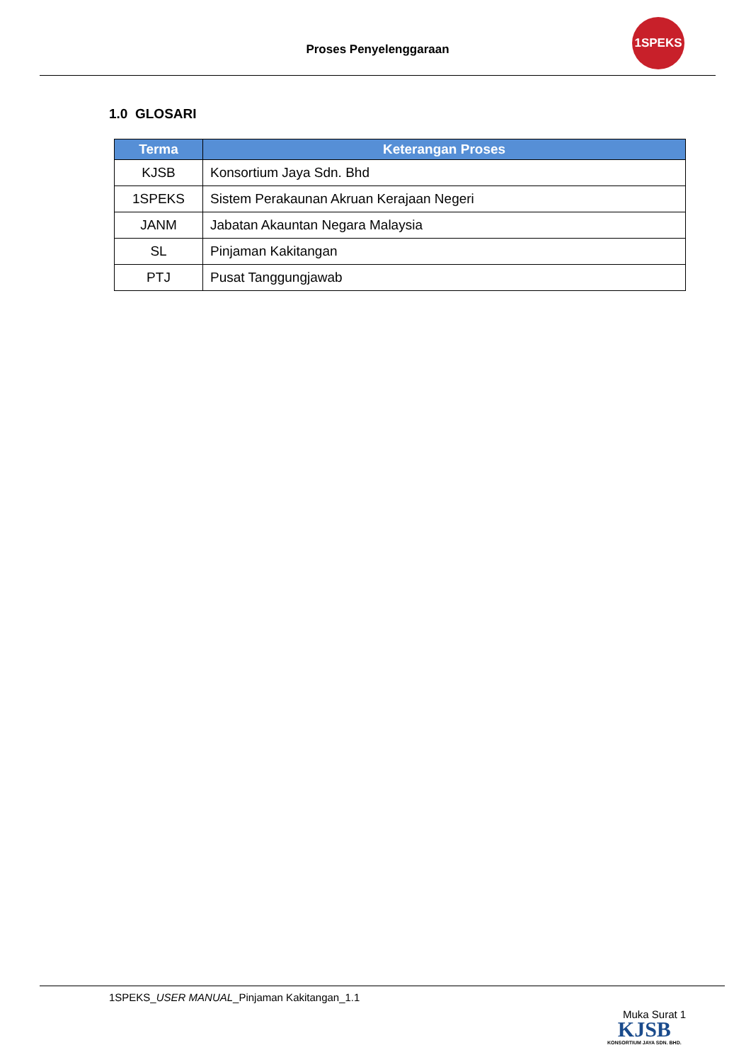Proses Penyelenggaraan
1SPEKS
1.0 GLOSARI
| Terma | Keterangan Proses |
| --- | --- |
| KJSB | Konsortium Jaya Sdn. Bhd |
| 1SPEKS | Sistem Perakaunan Akruan Kerajaan Negeri |
| JANM | Jabatan Akauntan Negara Malaysia |
| SL | Pinjaman Kakitangan |
| PTJ | Pusat Tanggungjawab |
1SPEKS_USER MANUAL_Pinjaman Kakitangan_1.1
Muka Surat 1
KJSB
KONSORTIUM JAYA SDN. BHD.